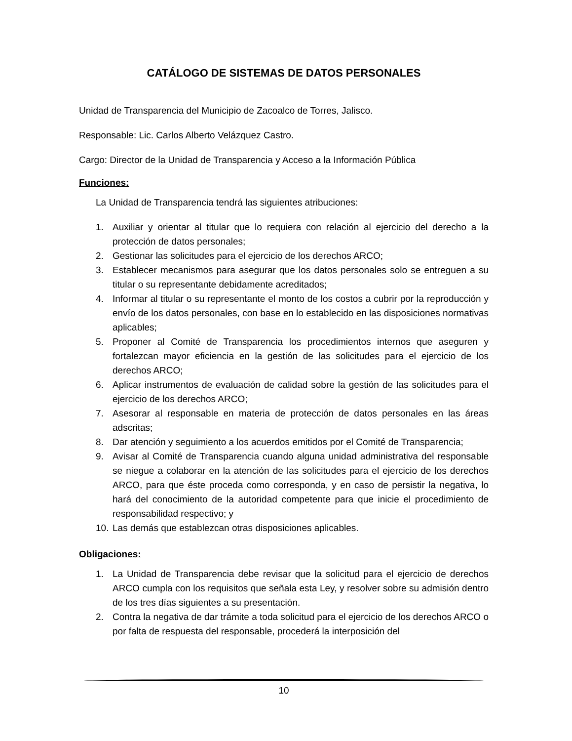CATÁLOGO DE SISTEMAS DE DATOS PERSONALES
Unidad de Transparencia del Municipio de Zacoalco de Torres, Jalisco.
Responsable: Lic. Carlos Alberto Velázquez Castro.
Cargo: Director de la Unidad de Transparencia y Acceso a la Información Pública
Funciones:
La Unidad de Transparencia tendrá las siguientes atribuciones:
1. Auxiliar y orientar al titular que lo requiera con relación al ejercicio del derecho a la protección de datos personales;
2. Gestionar las solicitudes para el ejercicio de los derechos ARCO;
3. Establecer mecanismos para asegurar que los datos personales solo se entreguen a su titular o su representante debidamente acreditados;
4. Informar al titular o su representante el monto de los costos a cubrir por la reproducción y envío de los datos personales, con base en lo establecido en las disposiciones normativas aplicables;
5. Proponer al Comité de Transparencia los procedimientos internos que aseguren y fortalezcan mayor eficiencia en la gestión de las solicitudes para el ejercicio de los derechos ARCO;
6. Aplicar instrumentos de evaluación de calidad sobre la gestión de las solicitudes para el ejercicio de los derechos ARCO;
7. Asesorar al responsable en materia de protección de datos personales en las áreas adscritas;
8. Dar atención y seguimiento a los acuerdos emitidos por el Comité de Transparencia;
9. Avisar al Comité de Transparencia cuando alguna unidad administrativa del responsable se niegue a colaborar en la atención de las solicitudes para el ejercicio de los derechos ARCO, para que éste proceda como corresponda, y en caso de persistir la negativa, lo hará del conocimiento de la autoridad competente para que inicie el procedimiento de responsabilidad respectivo; y
10. Las demás que establezcan otras disposiciones aplicables.
Obligaciones:
1. La Unidad de Transparencia debe revisar que la solicitud para el ejercicio de derechos ARCO cumpla con los requisitos que señala esta Ley, y resolver sobre su admisión dentro de los tres días siguientes a su presentación.
2. Contra la negativa de dar trámite a toda solicitud para el ejercicio de los derechos ARCO o por falta de respuesta del responsable, procederá la interposición del
10